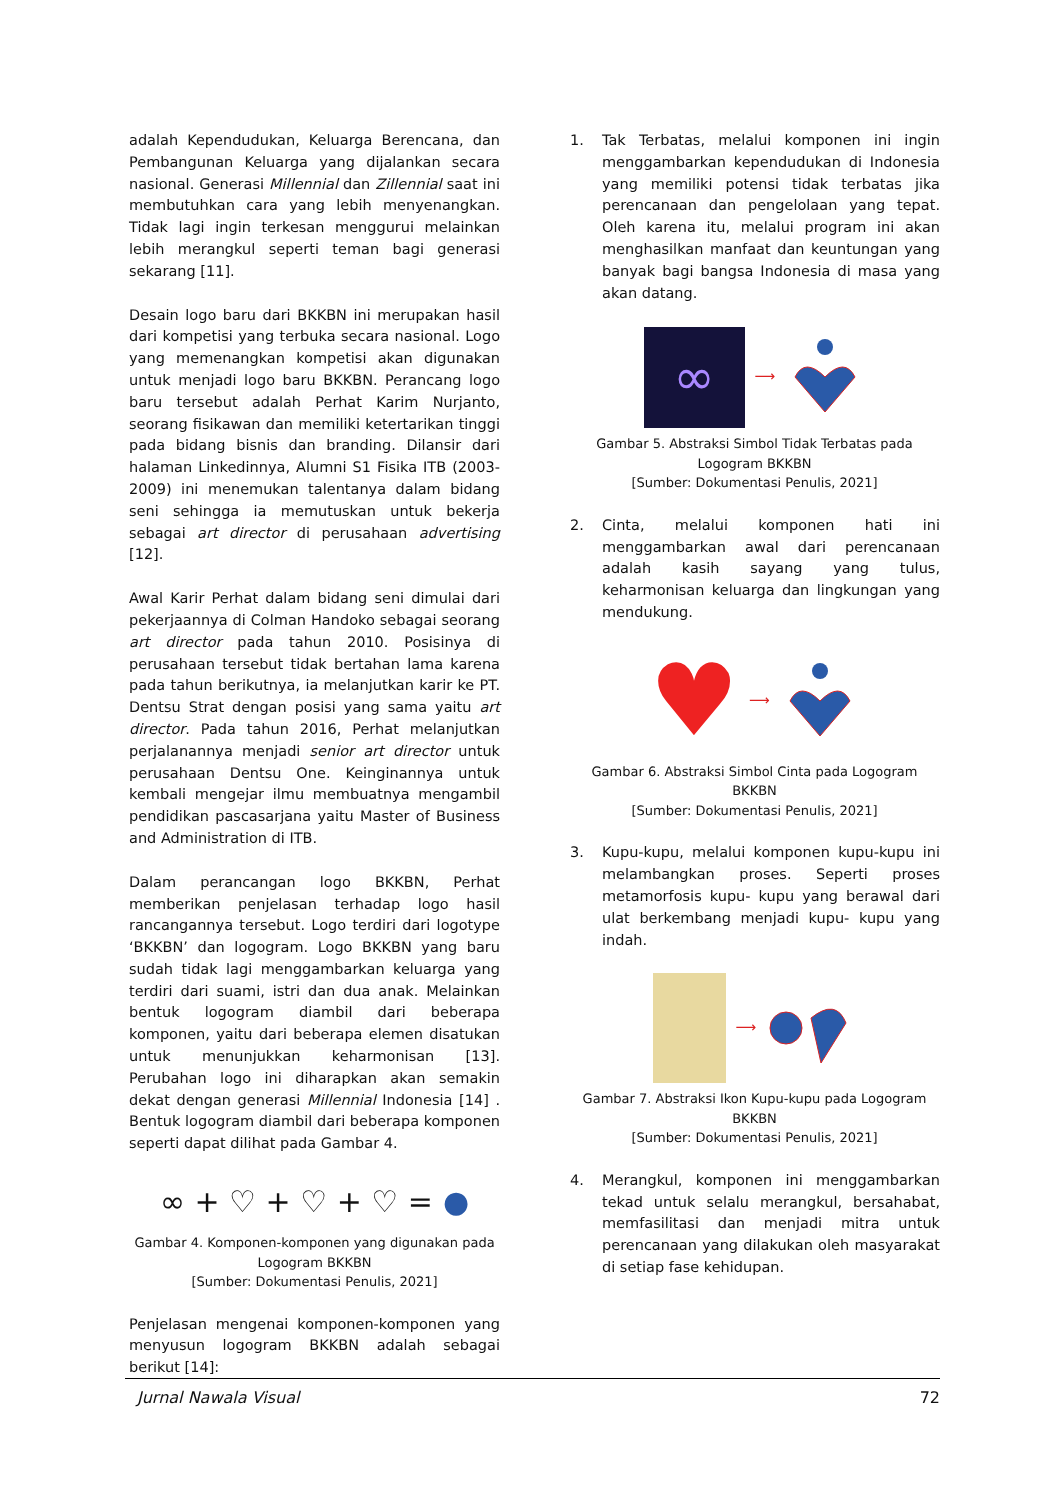adalah Kependudukan, Keluarga Berencana, dan Pembangunan Keluarga yang dijalankan secara nasional. Generasi Millennial dan Zillennial saat ini membutuhkan cara yang lebih menyenangkan. Tidak lagi ingin terkesan menggurui melainkan lebih merangkul seperti teman bagi generasi sekarang [11].
Desain logo baru dari BKKBN ini merupakan hasil dari kompetisi yang terbuka secara nasional. Logo yang memenangkan kompetisi akan digunakan untuk menjadi logo baru BKKBN. Perancang logo baru tersebut adalah Perhat Karim Nurjanto, seorang fisikawan dan memiliki ketertarikan tinggi pada bidang bisnis dan branding. Dilansir dari halaman Linkedinnya, Alumni S1 Fisika ITB (2003-2009) ini menemukan talentanya dalam bidang seni sehingga ia memutuskan untuk bekerja sebagai art director di perusahaan advertising [12].
Awal Karir Perhat dalam bidang seni dimulai dari pekerjaannya di Colman Handoko sebagai seorang art director pada tahun 2010. Posisinya di perusahaan tersebut tidak bertahan lama karena pada tahun berikutnya, ia melanjutkan karir ke PT. Dentsu Strat dengan posisi yang sama yaitu art director. Pada tahun 2016, Perhat melanjutkan perjalanannya menjadi senior art director untuk perusahaan Dentsu One. Keinginannya untuk kembali mengejar ilmu membuatnya mengambil pendidikan pascasarjana yaitu Master of Business and Administration di ITB.
Dalam perancangan logo BKKBN, Perhat memberikan penjelasan terhadap logo hasil rancangannya tersebut. Logo terdiri dari logotype ‘BKKBN’ dan logogram. Logo BKKBN yang baru sudah tidak lagi menggambarkan keluarga yang terdiri dari suami, istri dan dua anak. Melainkan bentuk logogram diambil dari beberapa komponen, yaitu dari beberapa elemen disatukan untuk menunjukkan keharmonisan [13]. Perubahan logo ini diharapkan akan semakin dekat dengan generasi Millennial Indonesia [14] . Bentuk logogram diambil dari beberapa komponen seperti dapat dilihat pada Gambar 4.
∞ + ♡ + ♡ + ♡ = ●
Gambar 4. Komponen-komponen yang digunakan pada Logogram BKKBN
[Sumber: Dokumentasi Penulis, 2021]
Penjelasan mengenai komponen-komponen yang menyusun logogram BKKBN adalah sebagai berikut [14]:
1. Tak Terbatas, melalui komponen ini ingin menggambarkan kependudukan di Indonesia yang memiliki potensi tidak terbatas jika perencanaan dan pengelolaan yang tepat. Oleh karena itu, melalui program ini akan menghasilkan manfaat dan keuntungan yang banyak bagi bangsa Indonesia di masa yang akan datang.
∞
⟶
Gambar 5. Abstraksi Simbol Tidak Terbatas pada Logogram BKKBN
[Sumber: Dokumentasi Penulis, 2021]
2. Cinta, melalui komponen hati ini menggambarkan awal dari perencanaan adalah kasih sayang yang tulus, keharmonisan keluarga dan lingkungan yang mendukung.
♥ ⟶
Gambar 6. Abstraksi Simbol Cinta pada Logogram BKKBN
[Sumber: Dokumentasi Penulis, 2021]
3. Kupu-kupu, melalui komponen kupu-kupu ini melambangkan proses. Seperti proses metamorfosis kupu- kupu yang berawal dari ulat berkembang menjadi kupu- kupu yang indah.
⟶
Gambar 7. Abstraksi Ikon Kupu-kupu pada Logogram BKKBN
[Sumber: Dokumentasi Penulis, 2021]
4. Merangkul, komponen ini menggambarkan tekad untuk selalu merangkul, bersahabat, memfasilitasi dan menjadi mitra untuk perencanaan yang dilakukan oleh masyarakat di setiap fase kehidupan.
Jurnal Nawala Visual 72